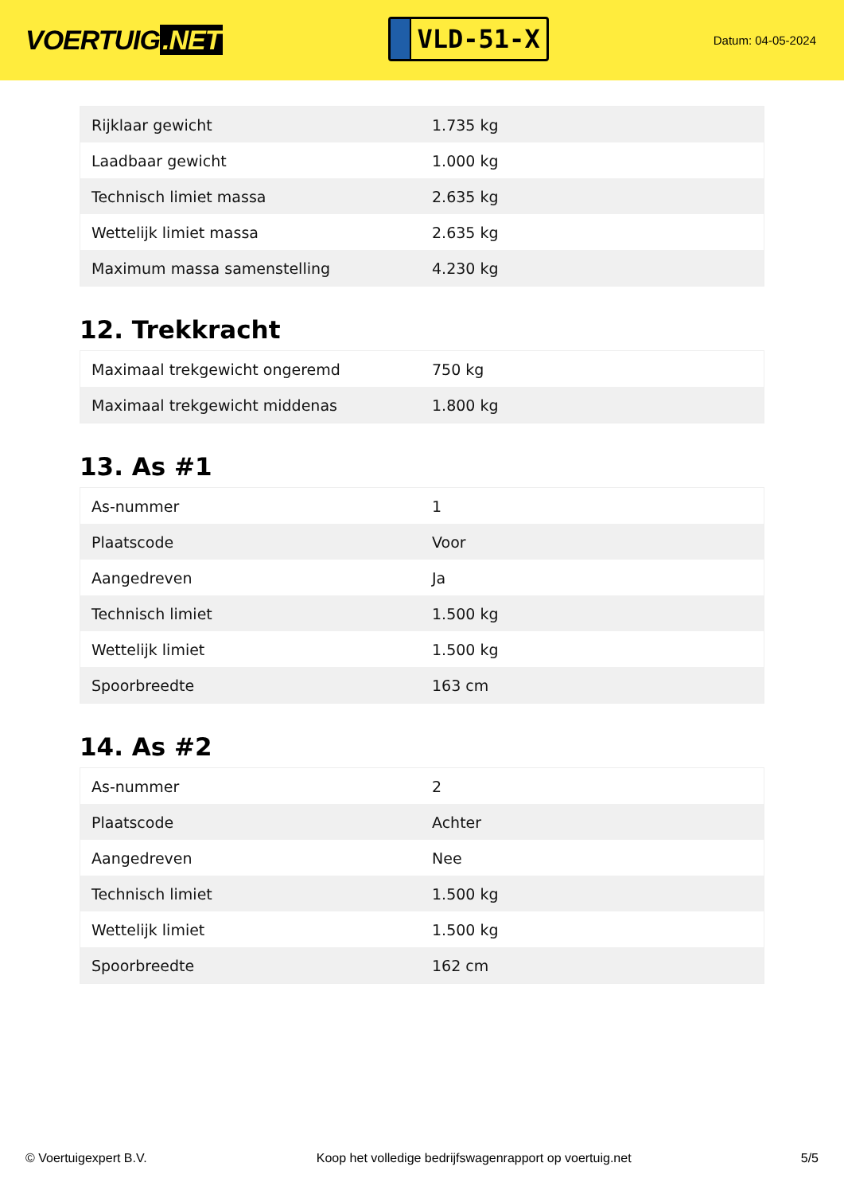VOERTUIG.NET
VLD-51-X
Datum: 04-05-2024
| Rijklaar gewicht | 1.735 kg |
| Laadbaar gewicht | 1.000 kg |
| Technisch limiet massa | 2.635 kg |
| Wettelijk limiet massa | 2.635 kg |
| Maximum massa samenstelling | 4.230 kg |
12. Trekkracht
| Maximaal trekgewicht ongeremd | 750 kg |
| Maximaal trekgewicht middenas | 1.800 kg |
13. As #1
| As-nummer | 1 |
| Plaatscode | Voor |
| Aangedreven | Ja |
| Technisch limiet | 1.500 kg |
| Wettelijk limiet | 1.500 kg |
| Spoorbreedte | 163 cm |
14. As #2
| As-nummer | 2 |
| Plaatscode | Achter |
| Aangedreven | Nee |
| Technisch limiet | 1.500 kg |
| Wettelijk limiet | 1.500 kg |
| Spoorbreedte | 162 cm |
© Voertuigexpert B.V. Koop het volledige bedrijfswagenrapport op voertuig.net 5/5